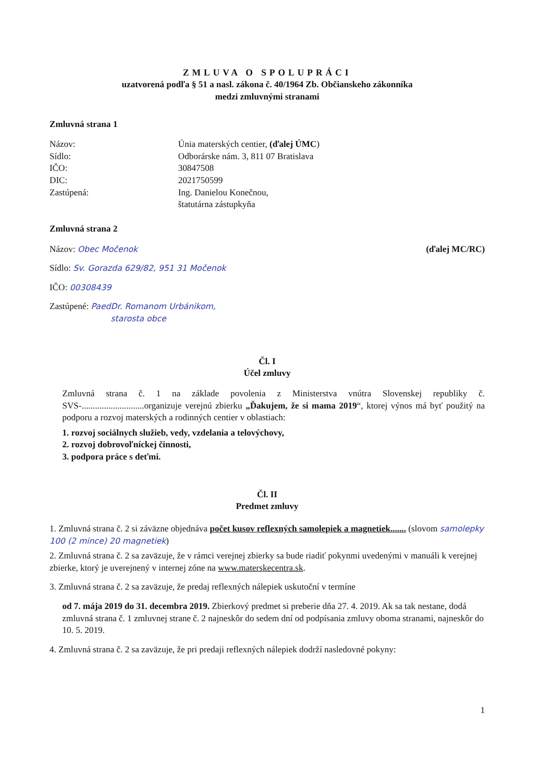ZMLUVA O SPOLUPRÁCI
uzatvorená podľa § 51 a nasl. zákona č. 40/1964 Zb. Občianskeho zákonníka
medzi zmluvnými stranami
Zmluvná strana 1
| Názov: | Únia materských centier, (ďalej ÚMC ) |
| Sídlo: | Odborárske nám. 3, 811 07 Bratislava |
| IČO: | 30847508 |
| DIC: | 2021750599 |
| Zastúpená: | Ing. Danielou Konečnou, štatutárna zástupkyňa |
Zmluvná strana 2
Názov: Obec Močenok (ďalej MC/RC)
Sídlo: Sv. Gorazda 629/82, 951 31 Močenok
IČO: 00308439
Zastúpené: PaedDr. Romanom Urbánikom,
starosta obce
Čl. I
Účel zmluvy
Zmluvná strana č. 1 na základe povolenia z Ministerstva vnútra Slovenskej republiky č. SVS-............................organizuje verejnú zbierku „Ďakujem, že si mama 2019“, ktorej výnos má byť použitý na podporu a rozvoj materských a rodinných centier v oblastiach:
1. rozvoj sociálnych služieb, vedy, vzdelania a telovýchovy,
2. rozvoj dobrovoľníckej činnosti,
3. podpora práce s deťmi.
Čl. II
Predmet zmluvy
1. Zmluvná strana č. 2 si záväzne objednáva počet kusov reflexných samolepiek a magnetiek....... (slovom samolepky 100 (2 mince) 20 magnetiek)
2. Zmluvná strana č. 2 sa zaväzuje, že v rámci verejnej zbierky sa bude riadiť pokynmi uvedenými v manuáli k verejnej zbierke, ktorý je uverejnený v internej zóne na www.materskecentra.sk.
3. Zmluvná strana č. 2 sa zaväzuje, že predaj reflexných nálepiek uskutoční v termíne
od 7. mája 2019 do 31. decembra 2019. Zbierkový predmet si preberie dňa 27. 4. 2019. Ak sa tak nestane, dodá zmluvná strana č. 1 zmluvnej strane č. 2 najneskôr do sedem dní od podpísania zmluvy oboma stranami, najneskôr do 10. 5. 2019.
4. Zmluvná strana č. 2 sa zaväzuje, že pri predaji reflexných nálepiek dodrží nasledovné pokyny:
1